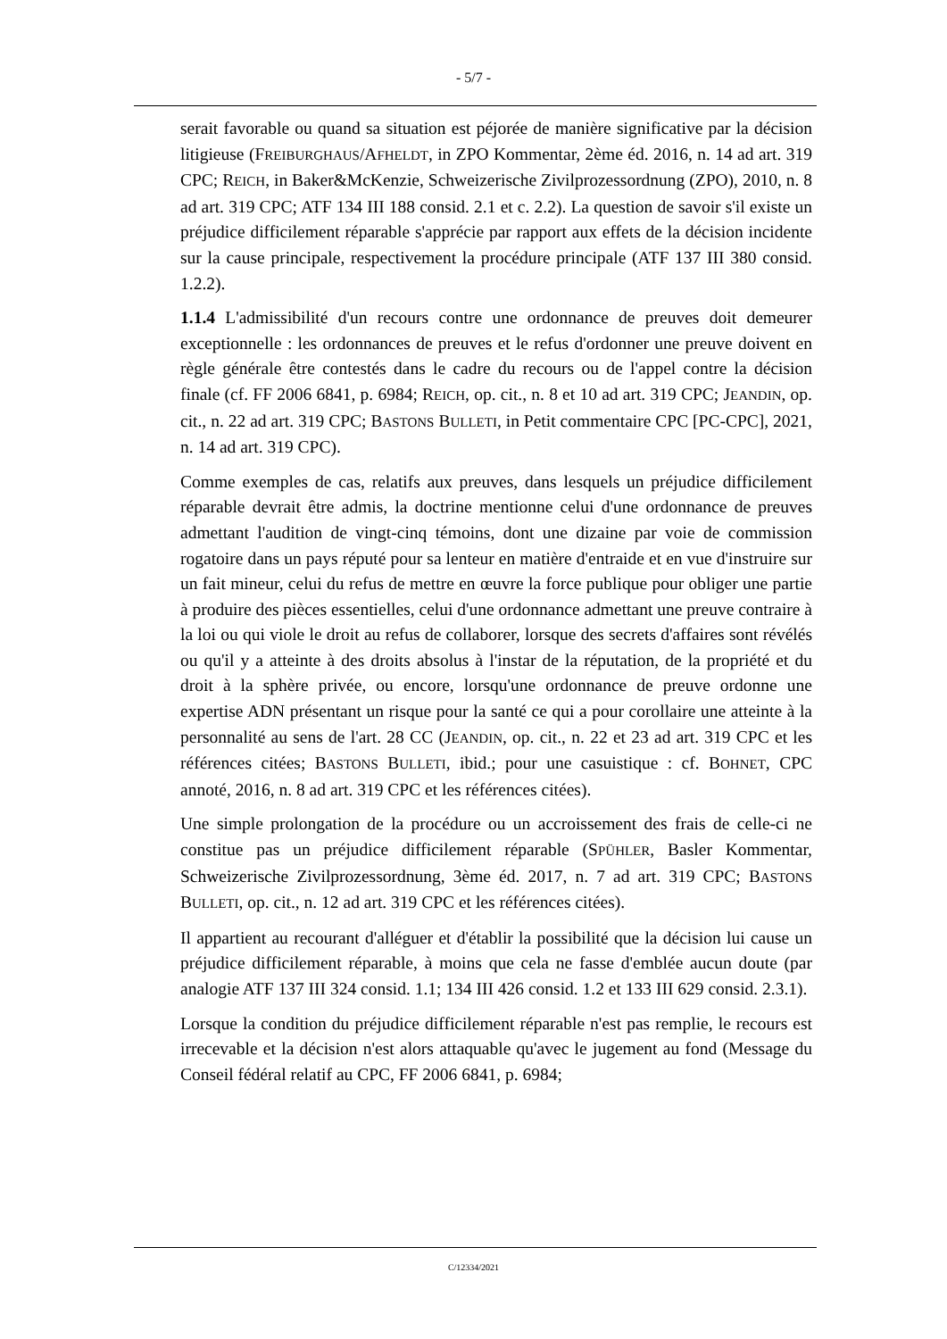- 5/7 -
serait favorable ou quand sa situation est péjorée de manière significative par la décision litigieuse (FREIBURGHAUS/AFHELDT, in ZPO Kommentar, 2ème éd. 2016, n. 14 ad art. 319 CPC; REICH, in Baker&McKenzie, Schweizerische Zivilprozessordnung (ZPO), 2010, n. 8 ad art. 319 CPC; ATF 134 III 188 consid. 2.1 et c. 2.2). La question de savoir s'il existe un préjudice difficilement réparable s'apprécie par rapport aux effets de la décision incidente sur la cause principale, respectivement la procédure principale (ATF 137 III 380 consid. 1.2.2).
1.1.4 L'admissibilité d'un recours contre une ordonnance de preuves doit demeurer exceptionnelle : les ordonnances de preuves et le refus d'ordonner une preuve doivent en règle générale être contestés dans le cadre du recours ou de l'appel contre la décision finale (cf. FF 2006 6841, p. 6984; REICH, op. cit., n. 8 et 10 ad art. 319 CPC; JEANDIN, op. cit., n. 22 ad art. 319 CPC; BASTONS BULLETI, in Petit commentaire CPC [PC-CPC], 2021, n. 14 ad art. 319 CPC).
Comme exemples de cas, relatifs aux preuves, dans lesquels un préjudice difficilement réparable devrait être admis, la doctrine mentionne celui d'une ordonnance de preuves admettant l'audition de vingt-cinq témoins, dont une dizaine par voie de commission rogatoire dans un pays réputé pour sa lenteur en matière d'entraide et en vue d'instruire sur un fait mineur, celui du refus de mettre en œuvre la force publique pour obliger une partie à produire des pièces essentielles, celui d'une ordonnance admettant une preuve contraire à la loi ou qui viole le droit au refus de collaborer, lorsque des secrets d'affaires sont révélés ou qu'il y a atteinte à des droits absolus à l'instar de la réputation, de la propriété et du droit à la sphère privée, ou encore, lorsqu'une ordonnance de preuve ordonne une expertise ADN présentant un risque pour la santé ce qui a pour corollaire une atteinte à la personnalité au sens de l'art. 28 CC (JEANDIN, op. cit., n. 22 et 23 ad art. 319 CPC et les références citées; BASTONS BULLETI, ibid.; pour une casuistique : cf. BOHNET, CPC annoté, 2016, n. 8 ad art. 319 CPC et les références citées).
Une simple prolongation de la procédure ou un accroissement des frais de celle-ci ne constitue pas un préjudice difficilement réparable (SPÜHLER, Basler Kommentar, Schweizerische Zivilprozessordnung, 3ème éd. 2017, n. 7 ad art. 319 CPC; BASTONS BULLETI, op. cit., n. 12 ad art. 319 CPC et les références citées).
Il appartient au recourant d'alléguer et d'établir la possibilité que la décision lui cause un préjudice difficilement réparable, à moins que cela ne fasse d'emblée aucun doute (par analogie ATF 137 III 324 consid. 1.1; 134 III 426 consid. 1.2 et 133 III 629 consid. 2.3.1).
Lorsque la condition du préjudice difficilement réparable n'est pas remplie, le recours est irrecevable et la décision n'est alors attaquable qu'avec le jugement au fond (Message du Conseil fédéral relatif au CPC, FF 2006 6841, p. 6984;
C/12334/2021